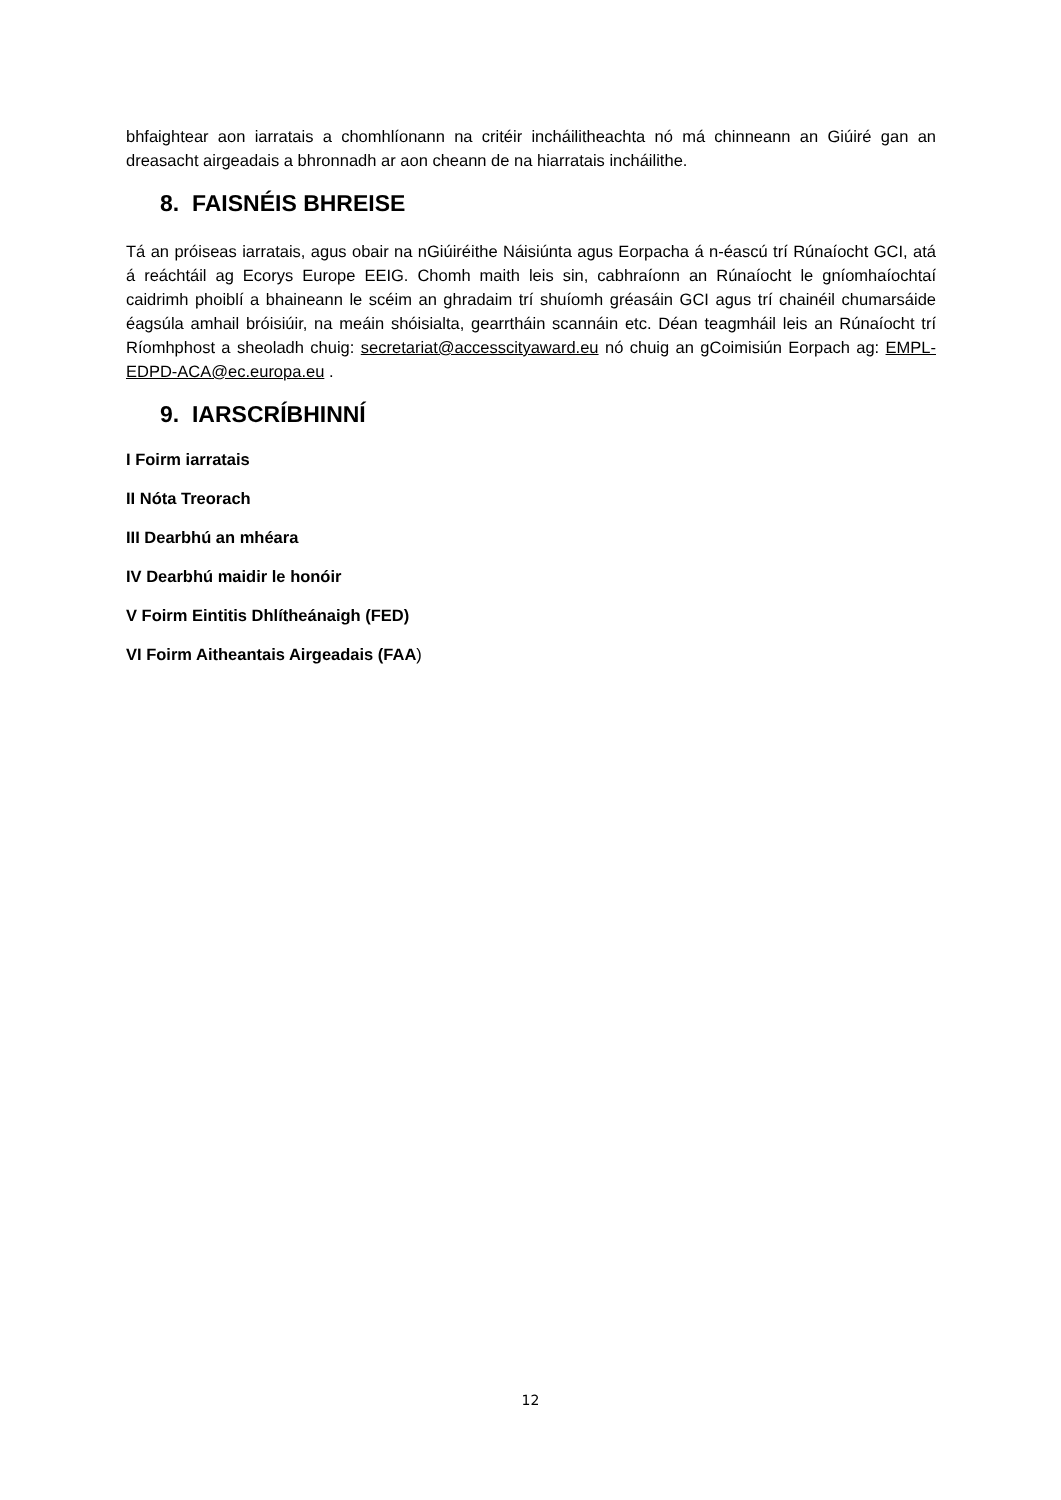bhfaightear aon iarratais a chomhlíonann na critéir incháilitheachta nó má chinneann an Giúiré gan an dreasacht airgeadais a bhronnadh ar aon cheann de na hiarratais incháilithe.
8. FAISNÉIS BHREISE
Tá an próiseas iarratais, agus obair na nGiúiréithe Náisiúnta agus Eorpacha á n-éascú trí Rúnaíocht GCI, atá á reáchtáil ag Ecorys Europe EEIG. Chomh maith leis sin, cabhraíonn an Rúnaíocht le gníomhaíochtaí caidrimh phoiblí a bhaineann le scéim an ghradaim trí shuíomh gréasáin GCI agus trí chainéil chumarsáide éagsúla amhail bróisiúir, na meáin shóisialta, gearrtháin scannáin etc. Déan teagmháil leis an Rúnaíocht trí Ríomhphost a sheoladh chuig: secretariat@accesscityaward.eu nó chuig an gCoimisiún Eorpach ag: EMPL-EDPD-ACA@ec.europa.eu .
9. IARSCRÍBHINNÍ
I Foirm iarratais
II Nóta Treorach
III Dearbhú an mhéara
IV Dearbhú maidir le honóir
V Foirm Eintitis Dhlítheánaigh (FED)
VI Foirm Aitheantais Airgeadais (FAA)
12